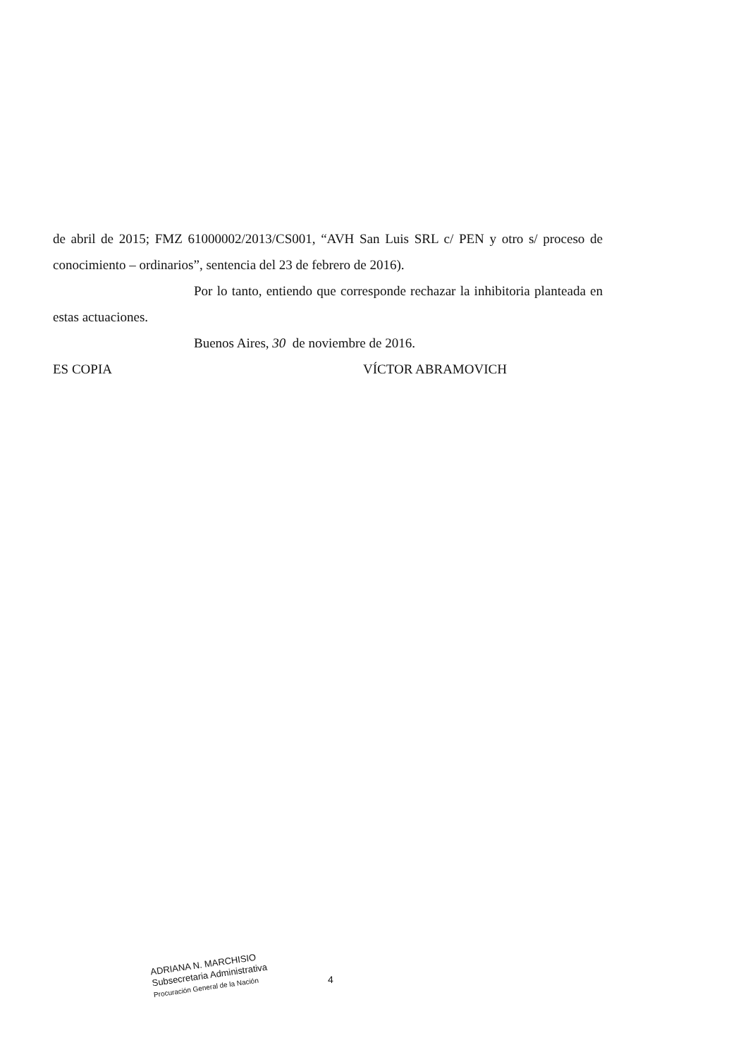de abril de 2015; FMZ 61000002/2013/CS001, “AVH San Luis SRL c/ PEN y otro s/ proceso de conocimiento – ordinarios”, sentencia del 23 de febrero de 2016).
Por lo tanto, entiendo que corresponde rechazar la inhibitoria planteada en estas actuaciones.
Buenos Aires, 30 de noviembre de 2016.
ES COPIA VÍCTOR ABRAMOVICH
ADRIANA N. MARCHISIO
Subsecretaria Administrativa
Procuración General de la Nación
4